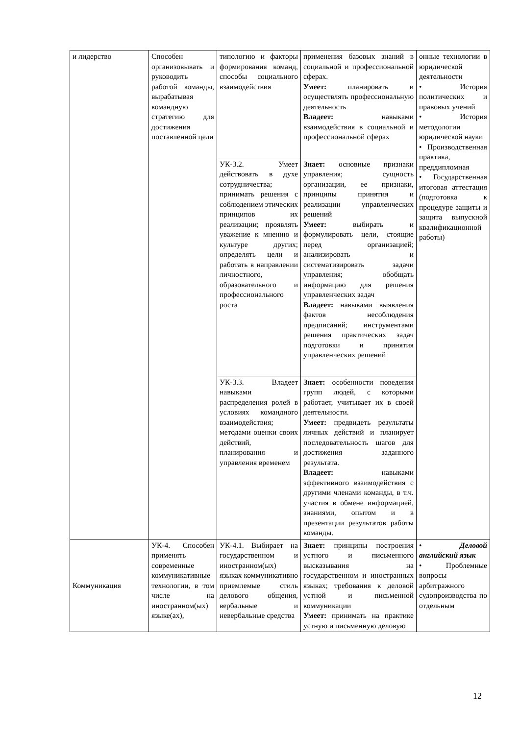| и лидерство | Способен организовывать и руководить работой команды, вырабатывая командную стратегию для достижения поставленной цели | типологию и факторы формирования команд, способы социального взаимодействия | применения базовых знаний в социальной и профессиональной сферах. Умеет: планировать и осуществлять профессиональную деятельность Владеет: навыками взаимодействия в социальной и профессиональной сферах | онные технологии в юридической деятельности • История политических и правовых учений • История методологии юридической науки • Производственная практика, преддипломная • Государственная итоговая аттестация (подготовка к процедуре защиты и защита выпускной квалификационной работы) |
| | | УК-3.2. Умеет действовать в духе сотрудничества; принимать решения с соблюдением этических принципов их реализации; проявлять уважение к мнению и культуре других; определять цели и работать в направлении личностного, образовательного и профессионального роста | Знает: основные признаки управления; сущность организации, ее признаки, принципы принятия и реализации управленческих решений Умеет: выбирать и формулировать цели, стоящие перед организацией; анализировать и систематизировать задачи управления; обобщать информацию для решения управленческих задач Владеет: навыками выявления фактов несоблюдения предписаний; инструментами решения практических задач подготовки и принятия управленческих решений | |
| | | УК-3.3. Владеет навыками распределения ролей в условиях командного взаимодействия; методами оценки своих действий, планирования и управления временем | Знает: особенности поведения групп людей, с которыми работает, учитывает их в своей деятельности. Умеет: предвидеть результаты личных действий и планирует последовательность шагов для достижения заданного результата. Владеет: навыками эффективного взаимодействия с другими членами команды, в т.ч. участия в обмене информацией, знаниями, опытом и в презентации результатов работы команды. | |
| Коммуникация | УК-4. Способен применять современные коммуникативные технологии, в том числе на иностранном(ых) языке(ах), | УК-4.1. Выбирает на государственном и иностранном(ых) языках коммуникативно приемлемые стиль делового общения, вербальные и невербальные средства | Знает: принципы построения устного и письменного высказывания на государственном и иностранных языках; требования к деловой устной и письменной коммуникации Умеет: принимать на практике устную и письменную деловую | • Деловой английский язык • Проблемные вопросы арбитражного судопроизводства по отдельным |
12